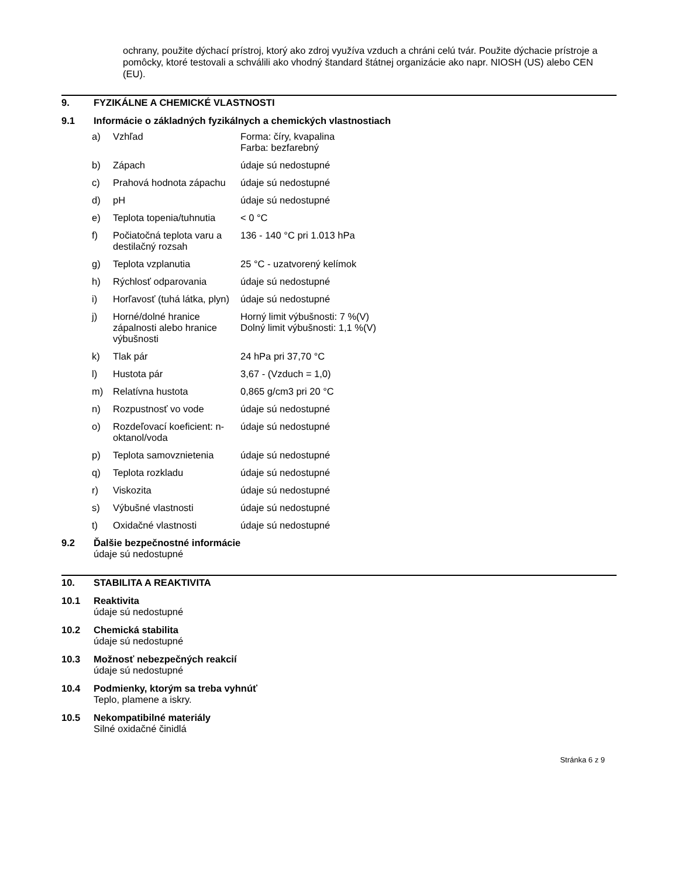ochrany, použite dýchací prístroj, ktorý ako zdroj využíva vzduch a chráni celú tvár. Použite dýchacie prístroje a pomôcky, ktoré testovali a schválili ako vhodný štandard štátnej organizácie ako napr. NIOSH (US) alebo CEN (EU).
9. FYZIKÁLNE A CHEMICKÉ VLASTNOSTI
9.1 Informácie o základných fyzikálnych a chemických vlastnostiach
| a) | Vzhľad | Forma: číry, kvapalina Farba: bezfarebný |
| b) | Zápach | údaje sú nedostupné |
| c) | Prahová hodnota zápachu | údaje sú nedostupné |
| d) | pH | údaje sú nedostupné |
| e) | Teplota topenia/tuhnutia | < 0 °C |
| f) | Počiatočná teplota varu a destilačný rozsah | 136 - 140 °C pri 1.013 hPa |
| g) | Teplota vzplanutia | 25 °C - uzatvorený kelímok |
| h) | Rýchlosť odparovania | údaje sú nedostupné |
| i) | Horľavosť (tuhá látka, plyn) | údaje sú nedostupné |
| j) | Horné/dolné hranice zápalnosti alebo hranice výbušnosti | Horný limit výbušnosti: 7 %(V) Dolný limit výbušnosti: 1,1 %(V) |
| k) | Tlak pár | 24 hPa pri 37,70 °C |
| l) | Hustota pár | 3,67 - (Vzduch = 1,0) |
| m) | Relatívna hustota | 0,865 g/cm3 pri 20 °C |
| n) | Rozpustnosť vo vode | údaje sú nedostupné |
| o) | Rozdeľovací koeficient: n-oktanol/voda | údaje sú nedostupné |
| p) | Teplota samovznietenia | údaje sú nedostupné |
| q) | Teplota rozkladu | údaje sú nedostupné |
| r) | Viskozita | údaje sú nedostupné |
| s) | Výbušné vlastnosti | údaje sú nedostupné |
| t) | Oxidačné vlastnosti | údaje sú nedostupné |
9.2 Ďalšie bezpečnostné informácie
údaje sú nedostupné
10. STABILITA A REAKTIVITA
10.1 Reaktivita
údaje sú nedostupné
10.2 Chemická stabilita
údaje sú nedostupné
10.3 Možnosť nebezpečných reakcií
údaje sú nedostupné
10.4 Podmienky, ktorým sa treba vyhnúť
Teplo, plamene a iskry.
10.5 Nekompatibilné materiály
Silné oxidačné činidlá
Stránka 6 z 9